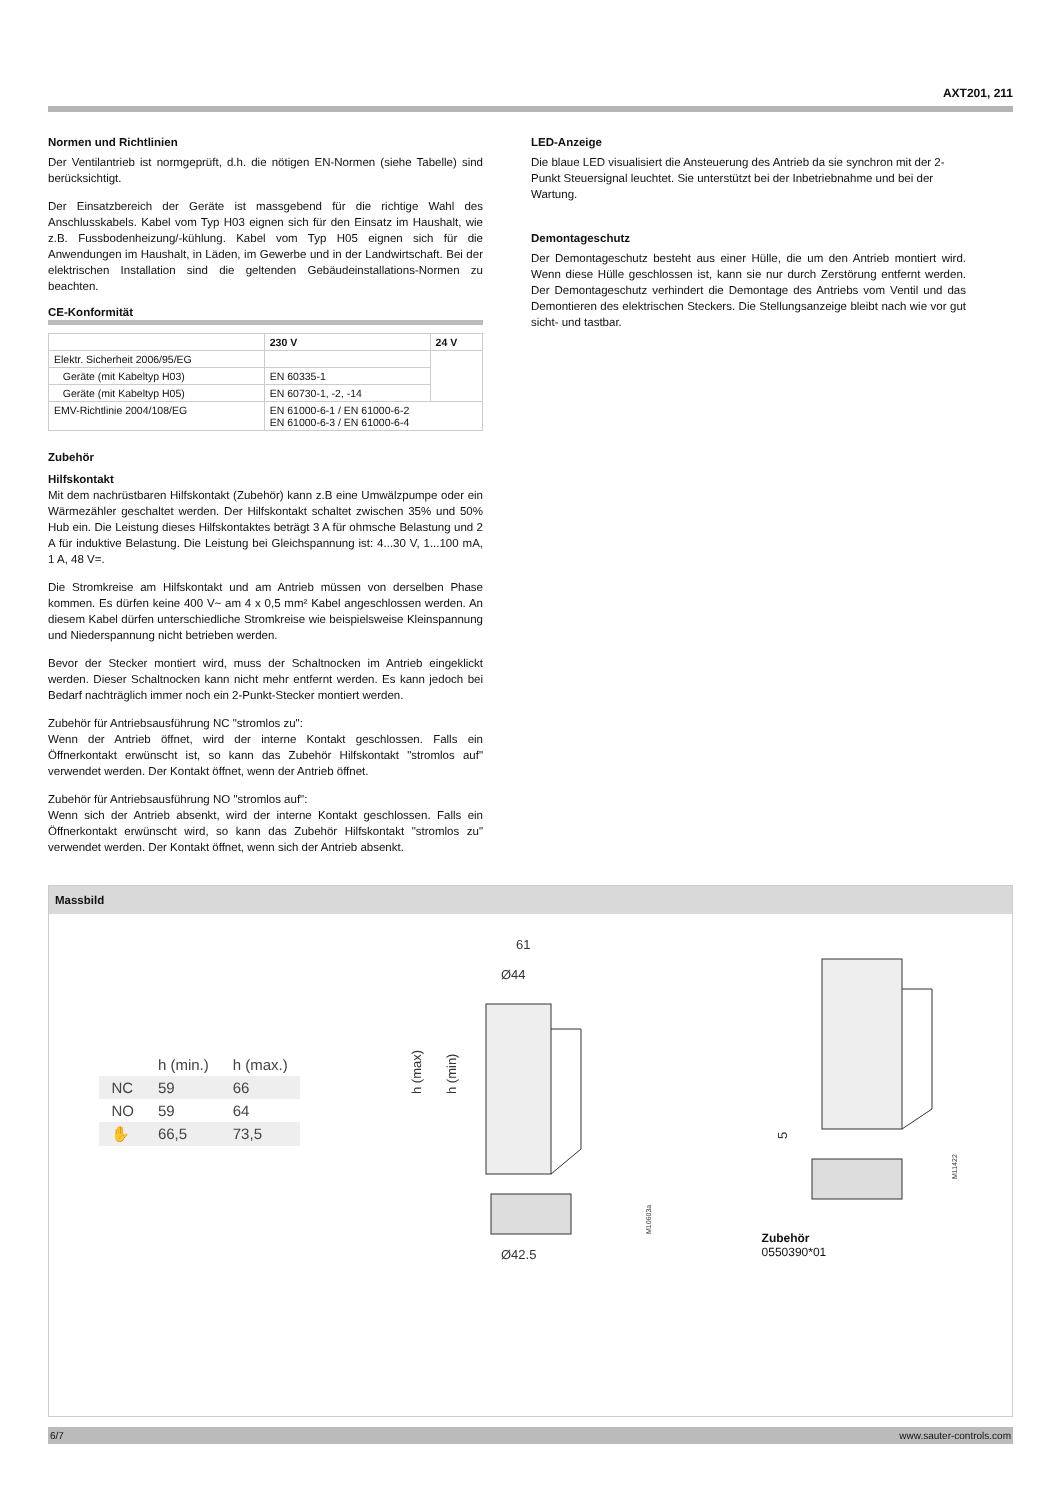AXT201, 211
Normen und Richtlinien
Der Ventilantrieb ist normgeprüft, d.h. die nötigen EN-Normen (siehe Tabelle) sind berücksichtigt.
Der Einsatzbereich der Geräte ist massgebend für die richtige Wahl des Anschlusskabels. Kabel vom Typ H03 eignen sich für den Einsatz im Haushalt, wie z.B. Fussbodenheizung/-kühlung. Kabel vom Typ H05 eignen sich für die Anwendungen im Haushalt, in Läden, im Gewerbe und in der Landwirtschaft. Bei der elektrischen Installation sind die geltenden Gebäudeinstallations-Normen zu beachten.
CE-Konformität
| | 230 V | 24 V |
| --- | --- | --- |
| Elektr. Sicherheit 2006/95/EG | | |
| Geräte (mit Kabeltyp H03) | EN 60335-1 | |
| Geräte (mit Kabeltyp H05) | EN 60730-1, -2, -14 | |
| EMV-Richtlinie 2004/108/EG | EN 61000-6-1 / EN 61000-6-2 EN 61000-6-3 / EN 61000-6-4 | |
Zubehör
Hilfskontakt
Mit dem nachrüstbaren Hilfskontakt (Zubehör) kann z.B eine Umwälzpumpe oder ein Wärmezähler geschaltet werden. Der Hilfskontakt schaltet zwischen 35% und 50% Hub ein. Die Leistung dieses Hilfskontaktes beträgt 3 A für ohmsche Belastung und 2 A für induktive Belastung. Die Leistung bei Gleichspannung ist: 4...30 V, 1...100 mA, 1 A, 48 V=.
Die Stromkreise am Hilfskontakt und am Antrieb müssen von derselben Phase kommen. Es dürfen keine 400 V~ am 4 x 0,5 mm² Kabel angeschlossen werden. An diesem Kabel dürfen unterschiedliche Stromkreise wie beispielsweise Kleinspannung und Niederspannung nicht betrieben werden.
Bevor der Stecker montiert wird, muss der Schaltnocken im Antrieb eingeklickt werden. Dieser Schaltnocken kann nicht mehr entfernt werden. Es kann jedoch bei Bedarf nachträglich immer noch ein 2-Punkt-Stecker montiert werden.
Zubehör für Antriebsausführung NC "stromlos zu":
Wenn der Antrieb öffnet, wird der interne Kontakt geschlossen. Falls ein Öffnerkontakt erwünscht ist, so kann das Zubehör Hilfskontakt "stromlos auf" verwendet werden. Der Kontakt öffnet, wenn der Antrieb öffnet.
Zubehör für Antriebsausführung NO "stromlos auf":
Wenn sich der Antrieb absenkt, wird der interne Kontakt geschlossen. Falls ein Öffnerkontakt erwünscht wird, so kann das Zubehör Hilfskontakt "stromlos zu" verwendet werden. Der Kontakt öffnet, wenn sich der Antrieb absenkt.
LED-Anzeige
Die blaue LED visualisiert die Ansteuerung des Antrieb da sie synchron mit der 2-Punkt Steuersignal leuchtet. Sie unterstützt bei der Inbetriebnahme und bei der Wartung.
Demontageschutz
Der Demontageschutz besteht aus einer Hülle, die um den Antrieb montiert wird. Wenn diese Hülle geschlossen ist, kann sie nur durch Zerstörung entfernt werden. Der Demontageschutz verhindert die Demontage des Antriebs vom Ventil und das Demontieren des elektrischen Steckers. Die Stellungsanzeige bleibt nach wie vor gut sicht- und tastbar.
Massbild
| | h (min.) | h (max.) |
| --- | --- | --- |
| NC | 59 | 66 |
| NO | 59 | 64 |
| ✋ | 66,5 | 73,5 |
61
Ø44
h (max)
h (min)
Ø42.5
M10603a
5
M11422
Zubehör
0550390*01
6/7 www.sauter-controls.com